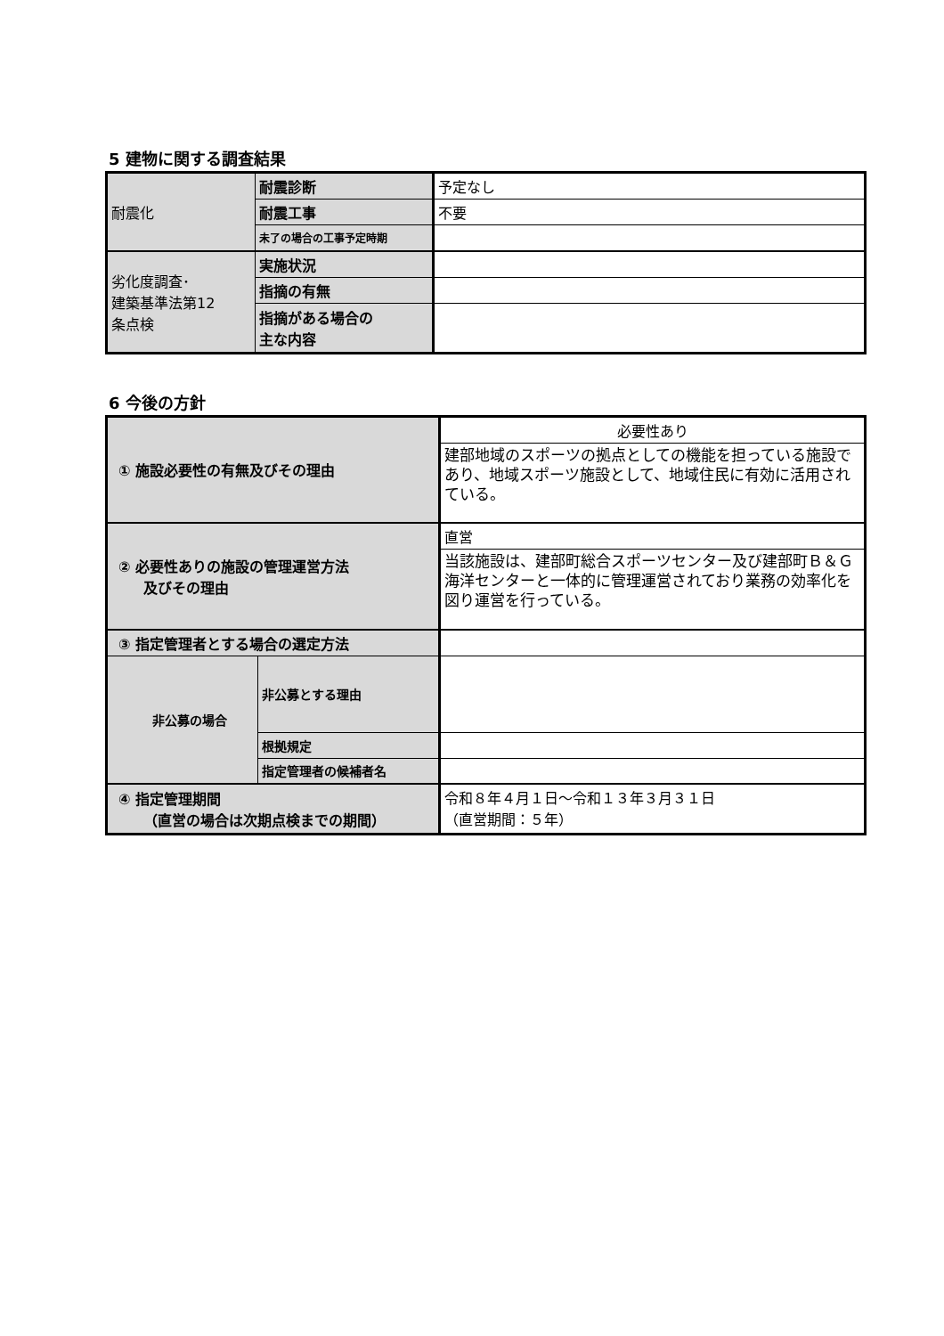5 建物に関する調査結果
| 耐震化 | 耐震診断 | 予定なし |
| | 耐震工事 | 不要 |
| | 未了の場合の工事予定時期 | |
| 劣化度調査･ 建築基準法第12 条点検 | 実施状況 | |
| | 指摘の有無 | |
| | 指摘がある場合の 主な内容 | |
6 今後の方針
| ① 施設必要性の有無及びその理由 | | 必要性あり |
| | | 建部地域のスポーツの拠点としての機能を担っている施設であり、地域スポーツ施設として、地域住民に有効に活用されている。 |
| ② 必要性ありの施設の管理運営方法 及びその理由 | | 直営 |
| | | 当該施設は、建部町総合スポーツセンター及び建部町Ｂ＆Ｇ海洋センターと一体的に管理運営されており業務の効率化を図り運営を行っている。 |
| ③ 指定管理者とする場合の選定方法 | | |
| 非公募の場合 | 非公募とする理由 | |
| | 根拠規定 | |
| | 指定管理者の候補者名 | |
| ④ 指定管理期間 （直営の場合は次期点検までの期間） | | 令和８年４月１日～令和１３年３月３１日 （直営期間：５年） |